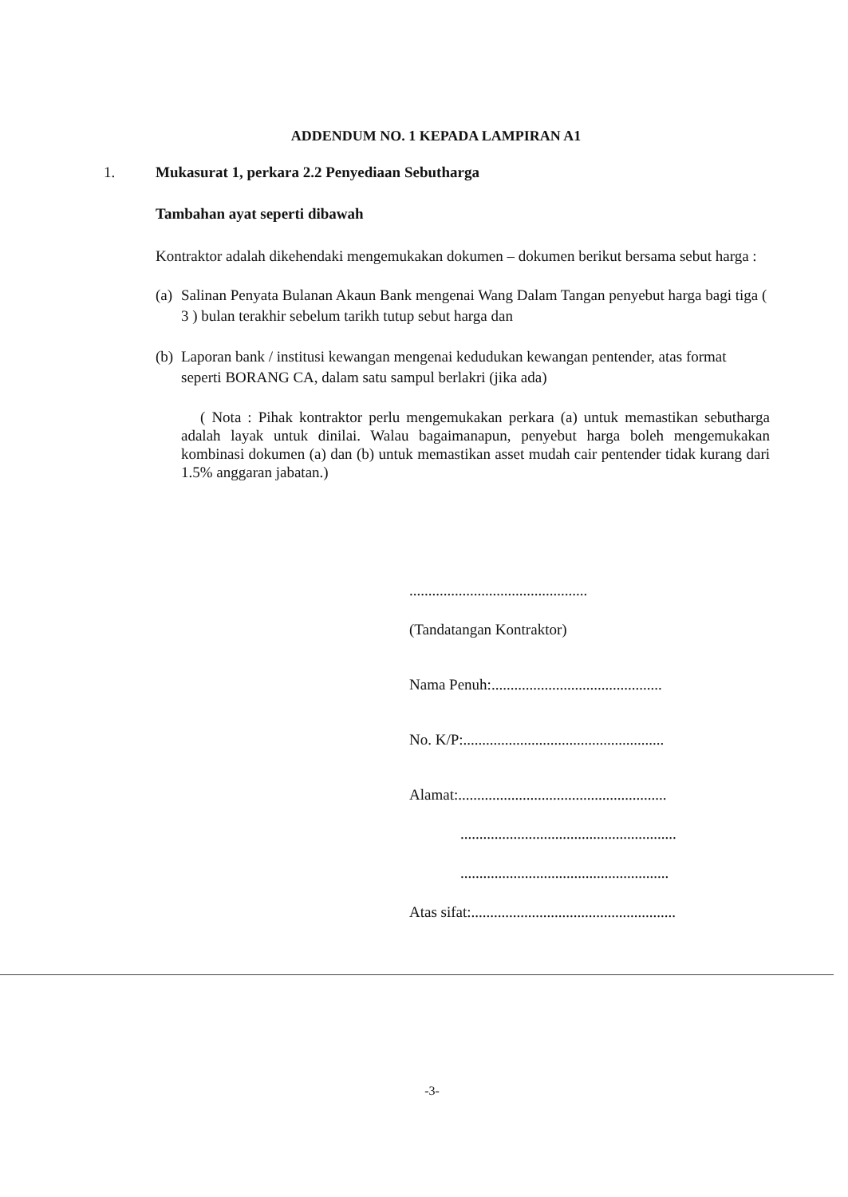ADDENDUM NO. 1 KEPADA LAMPIRAN A1
1. Mukasurat 1, perkara 2.2 Penyediaan Sebutharga
Tambahan ayat seperti dibawah
Kontraktor adalah dikehendaki mengemukakan dokumen – dokumen berikut bersama sebut harga :
(a) Salinan Penyata Bulanan Akaun Bank mengenai Wang Dalam Tangan penyebut harga bagi tiga ( 3 ) bulan terakhir sebelum tarikh tutup sebut harga dan
(b) Laporan bank / institusi kewangan mengenai kedudukan kewangan pentender, atas format seperti BORANG CA, dalam satu sampul berlakri (jika ada)
( Nota : Pihak kontraktor perlu mengemukakan perkara (a) untuk memastikan sebutharga adalah layak untuk dinilai. Walau bagaimanapun, penyebut harga boleh mengemukakan kombinasi dokumen (a) dan (b) untuk memastikan asset mudah cair pentender tidak kurang dari 1.5% anggaran jabatan.)
...............................................
(Tandatangan Kontraktor)
Nama Penuh:.............................................
No. K/P:.....................................................
Alamat:.......................................................
.........................................................
.......................................................
Atas sifat:......................................................
-3-